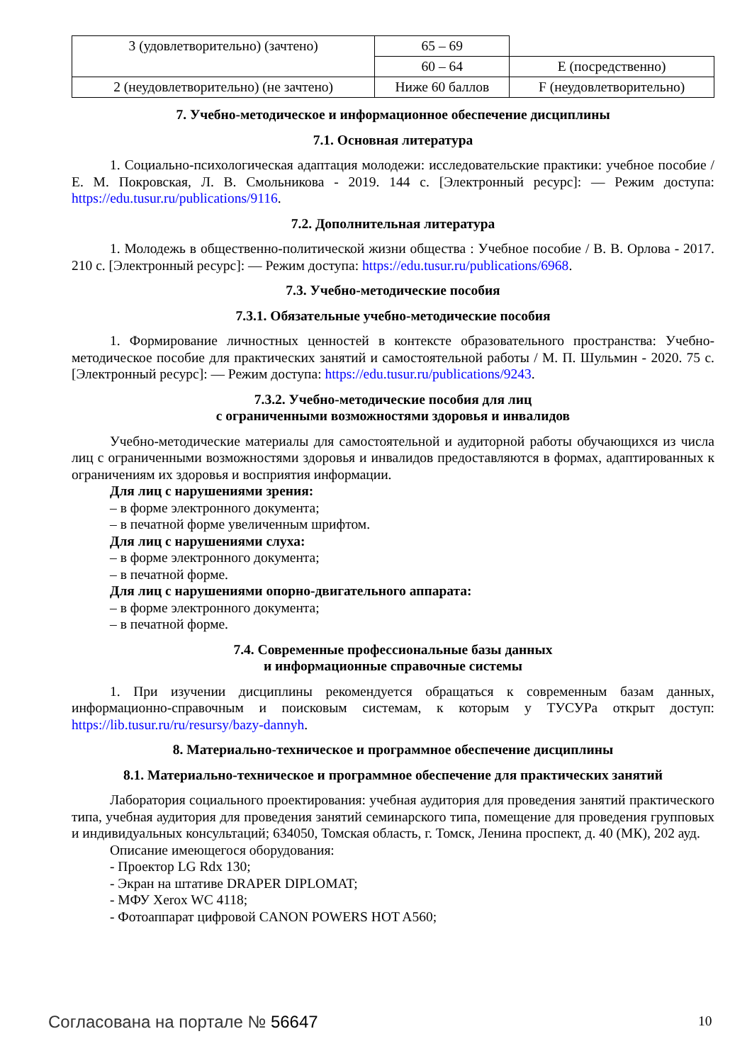| 3 (удовлетворительно) (зачтено) | 65 – 69 | |
| | 60 – 64 | E (посредственно) |
| 2 (неудовлетворительно) (не зачтено) | Ниже 60 баллов | F (неудовлетворительно) |
7. Учебно-методическое и информационное обеспечение дисциплины
7.1. Основная литература
1. Социально-психологическая адаптация молодежи: исследовательские практики: учебное пособие / Е. М. Покровская, Л. В. Смольникова - 2019. 144 с. [Электронный ресурс]: — Режим доступа: https://edu.tusur.ru/publications/9116.
7.2. Дополнительная литература
1. Молодежь в общественно-политической жизни общества : Учебное пособие / В. В. Орлова - 2017. 210 с. [Электронный ресурс]: — Режим доступа: https://edu.tusur.ru/publications/6968.
7.3. Учебно-методические пособия
7.3.1. Обязательные учебно-методические пособия
1. Формирование личностных ценностей в контексте образовательного пространства: Учебно-методическое пособие для практических занятий и самостоятельной работы / М. П. Шульмин - 2020. 75 с. [Электронный ресурс]: — Режим доступа: https://edu.tusur.ru/publications/9243.
7.3.2. Учебно-методические пособия для лиц
с ограниченными возможностями здоровья и инвалидов
Учебно-методические материалы для самостоятельной и аудиторной работы обучающихся из числа лиц с ограниченными возможностями здоровья и инвалидов предоставляются в формах, адаптированных к ограничениям их здоровья и восприятия информации.
Для лиц с нарушениями зрения:
– в форме электронного документа;
– в печатной форме увеличенным шрифтом.
Для лиц с нарушениями слуха:
– в форме электронного документа;
– в печатной форме.
Для лиц с нарушениями опорно-двигательного аппарата:
– в форме электронного документа;
– в печатной форме.
7.4. Современные профессиональные базы данных
и информационные справочные системы
1. При изучении дисциплины рекомендуется обращаться к современным базам данных, информационно-справочным и поисковым системам, к которым у ТУСУРа открыт доступ: https://lib.tusur.ru/ru/resursy/bazy-dannyh.
8. Материально-техническое и программное обеспечение дисциплины
8.1. Материально-техническое и программное обеспечение для практических занятий
Лаборатория социального проектирования: учебная аудитория для проведения занятий практического типа, учебная аудитория для проведения занятий семинарского типа, помещение для проведения групповых и индивидуальных консультаций; 634050, Томская область, г. Томск, Ленина проспект, д. 40 (МК), 202 ауд.
Описание имеющегося оборудования:
- Проектор LG Rdx 130;
- Экран на штативе DRAPER DIPLOMAT;
- МФУ Xerox WC 4118;
- Фотоаппарат цифровой CANON POWERS HOT A560;
Согласована на портале № 56647 10